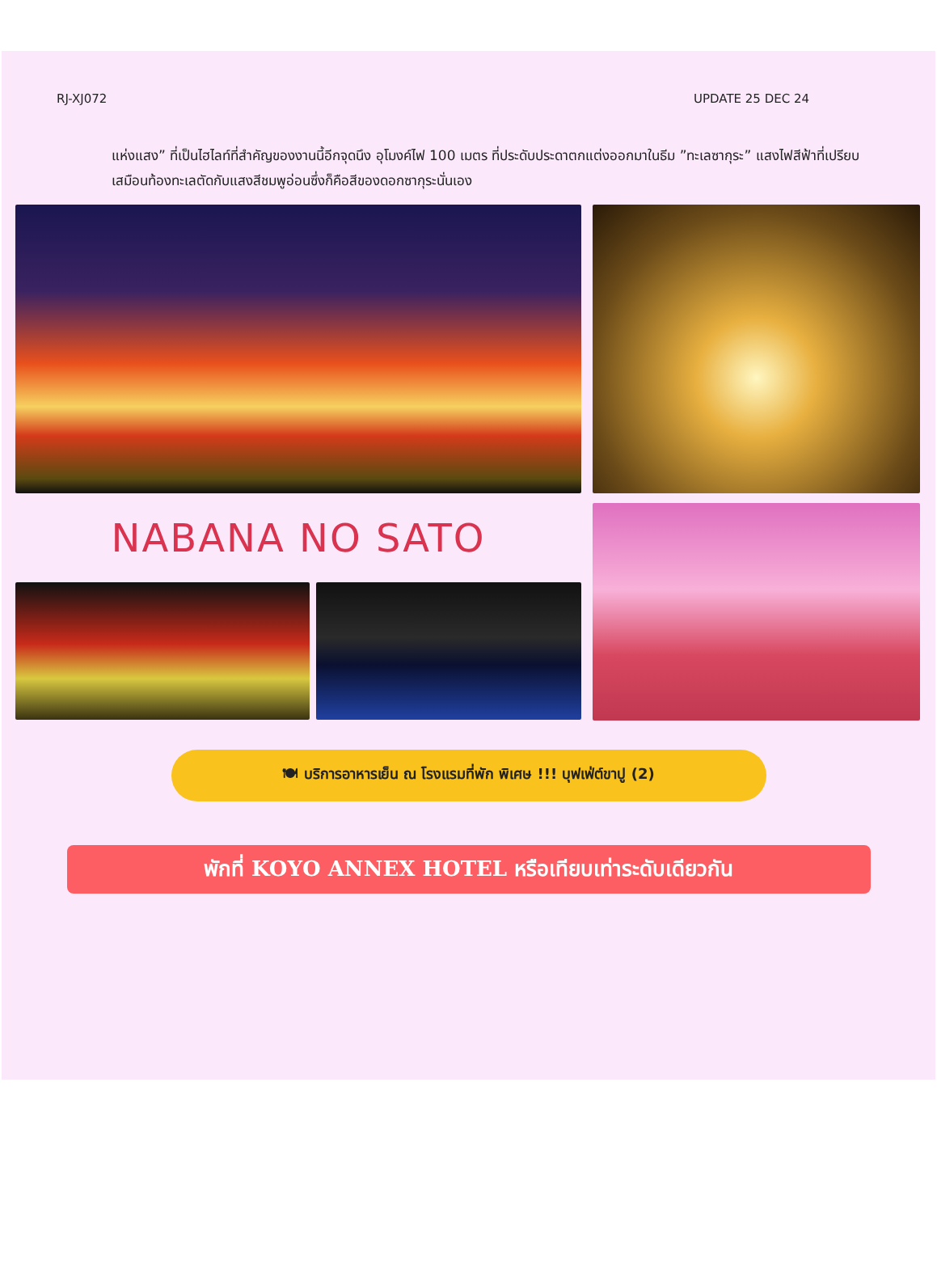RJ-XJ072 UPDATE 25 DEC 24
แห่งแสง” ที่เป็นไฮไลท์ที่สำคัญของงานนี้อีกจุดนึง อุโมงค์ไฟ 100 เมตร ที่ประดับประดาตกแต่งออกมาในธีม ”ทะเลซากุระ” แสงไฟสีฟ้าที่เปรียบเสมือนท้องทะเลตัดกับแสงสีชมพูอ่อนซึ่งก็คือสีของดอกซากุระนั่นเอง
NABANA NO SATO
🍽 บริการอาหารเย็น ณ โรงแรมที่พัก พิเศษ !!! บุฟเฟ่ต์ขาปู (2)
พักที่ KOYO ANNEX HOTEL หรือเทียบเท่าระดับเดียวกัน